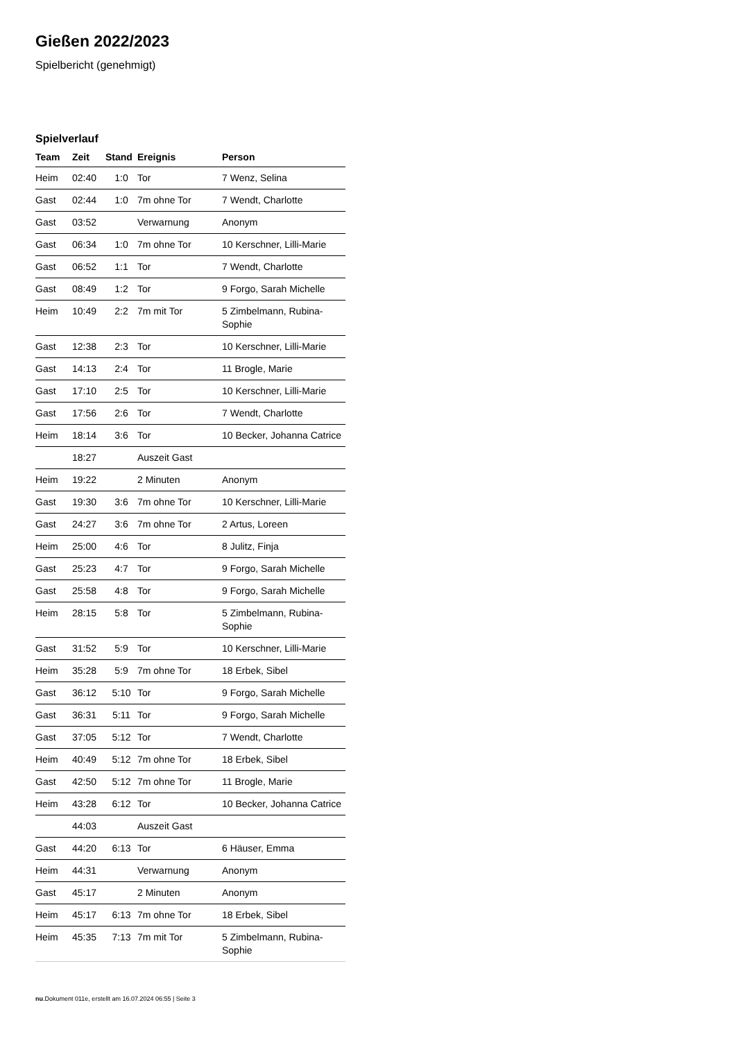Gießen 2022/2023
Spielbericht (genehmigt)
Spielverlauf
| Team | Zeit | Stand | Ereignis | Person |
| --- | --- | --- | --- | --- |
| Heim | 02:40 | 1:0 | Tor | 7 Wenz, Selina |
| Gast | 02:44 | 1:0 | 7m ohne Tor | 7 Wendt, Charlotte |
| Gast | 03:52 | | Verwarnung | Anonym |
| Gast | 06:34 | 1:0 | 7m ohne Tor | 10 Kerschner, Lilli-Marie |
| Gast | 06:52 | 1:1 | Tor | 7 Wendt, Charlotte |
| Gast | 08:49 | 1:2 | Tor | 9 Forgo, Sarah Michelle |
| Heim | 10:49 | 2:2 | 7m mit Tor | 5 Zimbelmann, Rubina- Sophie |
| Gast | 12:38 | 2:3 | Tor | 10 Kerschner, Lilli-Marie |
| Gast | 14:13 | 2:4 | Tor | 11 Brogle, Marie |
| Gast | 17:10 | 2:5 | Tor | 10 Kerschner, Lilli-Marie |
| Gast | 17:56 | 2:6 | Tor | 7 Wendt, Charlotte |
| Heim | 18:14 | 3:6 | Tor | 10 Becker, Johanna Catrice |
| | 18:27 | | Auszeit Gast | |
| Heim | 19:22 | | 2 Minuten | Anonym |
| Gast | 19:30 | 3:6 | 7m ohne Tor | 10 Kerschner, Lilli-Marie |
| Gast | 24:27 | 3:6 | 7m ohne Tor | 2 Artus, Loreen |
| Heim | 25:00 | 4:6 | Tor | 8 Julitz, Finja |
| Gast | 25:23 | 4:7 | Tor | 9 Forgo, Sarah Michelle |
| Gast | 25:58 | 4:8 | Tor | 9 Forgo, Sarah Michelle |
| Heim | 28:15 | 5:8 | Tor | 5 Zimbelmann, Rubina- Sophie |
| Gast | 31:52 | 5:9 | Tor | 10 Kerschner, Lilli-Marie |
| Heim | 35:28 | 5:9 | 7m ohne Tor | 18 Erbek, Sibel |
| Gast | 36:12 | 5:10 | Tor | 9 Forgo, Sarah Michelle |
| Gast | 36:31 | 5:11 | Tor | 9 Forgo, Sarah Michelle |
| Gast | 37:05 | 5:12 | Tor | 7 Wendt, Charlotte |
| Heim | 40:49 | 5:12 | 7m ohne Tor | 18 Erbek, Sibel |
| Gast | 42:50 | 5:12 | 7m ohne Tor | 11 Brogle, Marie |
| Heim | 43:28 | 6:12 | Tor | 10 Becker, Johanna Catrice |
| | 44:03 | | Auszeit Gast | |
| Gast | 44:20 | 6:13 | Tor | 6 Häuser, Emma |
| Heim | 44:31 | | Verwarnung | Anonym |
| Gast | 45:17 | | 2 Minuten | Anonym |
| Heim | 45:17 | 6:13 | 7m ohne Tor | 18 Erbek, Sibel |
| Heim | 45:35 | 7:13 | 7m mit Tor | 5 Zimbelmann, Rubina- Sophie |
nu.Dokument 011e, erstellt am 16.07.2024 06:55 | Seite 3